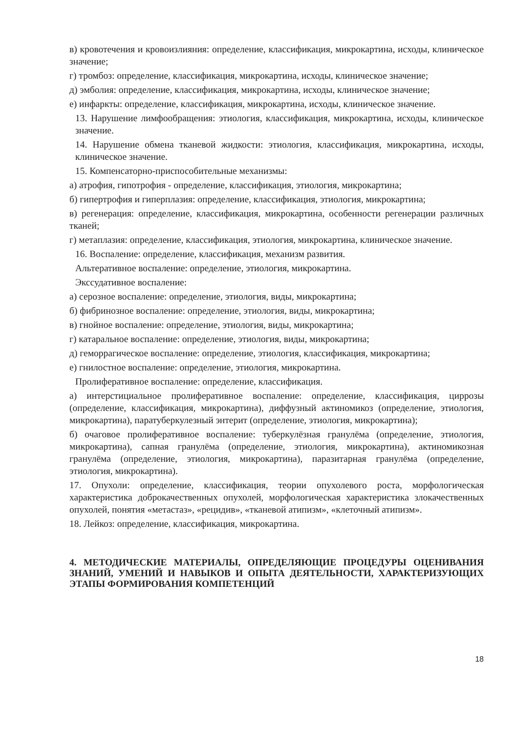в) кровотечения и кровоизлияния: определение, классификация, микрокартина, исходы, клиническое значение;
г) тромбоз: определение, классификация, микрокартина, исходы, клиническое значение;
д) эмболия: определение, классификация, микрокартина, исходы, клиническое значение;
е) инфаркты: определение, классификация, микрокартина, исходы, клиническое значение.
13. Нарушение лимфообращения: этиология, классификация, микрокартина, исходы, клиническое значение.
14. Нарушение обмена тканевой жидкости: этиология, классификация, микрокартина, исходы, клиническое значение.
15. Компенсаторно-приспособительные механизмы:
а) атрофия, гипотрофия - определение, классификация, этиология, микрокартина;
б) гипертрофия и гиперплазия: определение, классификация, этиология, микрокартина;
в) регенерация: определение, классификация, микрокартина, особенности регенерации различных тканей;
г) метаплазия: определение, классификация, этиология, микрокартина, клиническое значение.
16. Воспаление: определение, классификация, механизм развития.
Альтеративное воспаление: определение, этиология, микрокартина.
Экссудативное воспаление:
а) серозное воспаление: определение, этиология, виды, микрокартина;
б) фибринозное воспаление: определение, этиология, виды, микрокартина;
в) гнойное воспаление: определение, этиология, виды, микрокартина;
г) катаральное воспаление: определение, этиология, виды, микрокартина;
д) геморрагическое воспаление: определение, этиология, классификация, микрокартина;
е) гнилостное воспаление: определение, этиология, микрокартина.
Пролиферативное воспаление: определение, классификация.
а) интерстициальное пролиферативное воспаление: определение, классификация, циррозы (определение, классификация, микрокартина), диффузный актиномикоз (определение, этиология, микрокартина), паратуберкулезный энтерит (определение, этиология, микрокартина);
б) очаговое пролиферативное воспаление: туберкулёзная гранулёма (определение, этиология, микрокартина), сапная гранулёма (определение, этиология, микрокартина), актиномикозная гранулёма (определение, этиология, микрокартина), паразитарная гранулёма (определение, этиология, микрокартина).
17. Опухоли: определение, классификация, теории опухолевого роста, морфологическая характеристика доброкачественных опухолей, морфологическая характеристика злокачественных опухолей, понятия «метастаз», «рецидив», «тканевой атипизм», «клеточный атипизм».
18. Лейкоз: определение, классификация, микрокартина.
4. МЕТОДИЧЕСКИЕ МАТЕРИАЛЫ, ОПРЕДЕЛЯЮЩИЕ ПРОЦЕДУРЫ ОЦЕНИВАНИЯ ЗНАНИЙ, УМЕНИЙ И НАВЫКОВ И ОПЫТА ДЕЯТЕЛЬНОСТИ, ХАРАКТЕРИЗУЮЩИХ ЭТАПЫ ФОРМИРОВАНИЯ КОМПЕТЕНЦИЙ
18